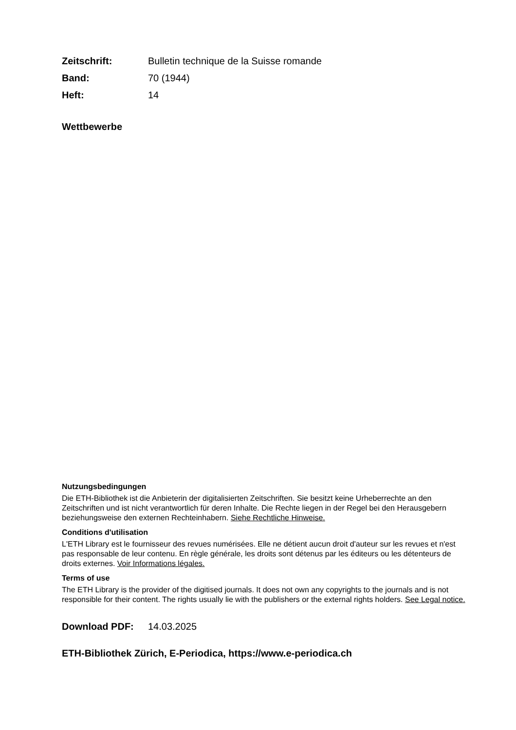Zeitschrift: Bulletin technique de la Suisse romande
Band: 70 (1944)
Heft: 14
Wettbewerbe
Nutzungsbedingungen
Die ETH-Bibliothek ist die Anbieterin der digitalisierten Zeitschriften. Sie besitzt keine Urheberrechte an den Zeitschriften und ist nicht verantwortlich für deren Inhalte. Die Rechte liegen in der Regel bei den Herausgebern beziehungsweise den externen Rechteinhabern. Siehe Rechtliche Hinweise.
Conditions d'utilisation
L'ETH Library est le fournisseur des revues numérisées. Elle ne détient aucun droit d'auteur sur les revues et n'est pas responsable de leur contenu. En règle générale, les droits sont détenus par les éditeurs ou les détenteurs de droits externes. Voir Informations légales.
Terms of use
The ETH Library is the provider of the digitised journals. It does not own any copyrights to the journals and is not responsible for their content. The rights usually lie with the publishers or the external rights holders. See Legal notice.
Download PDF: 14.03.2025
ETH-Bibliothek Zürich, E-Periodica, https://www.e-periodica.ch